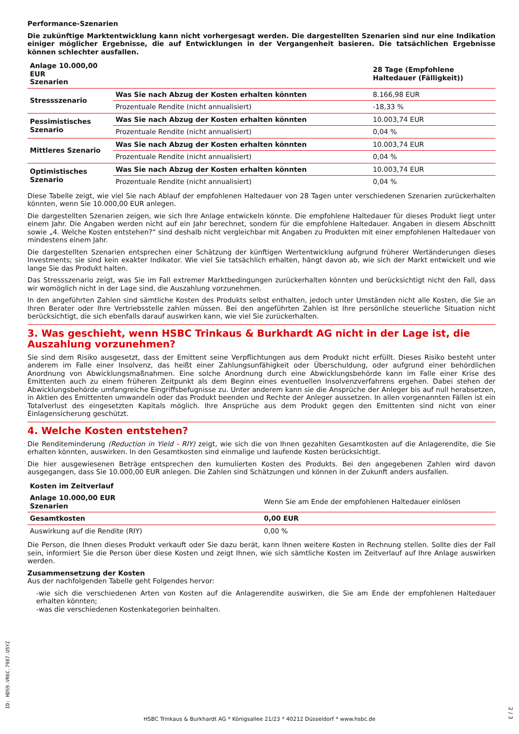Performance-Szenarien
Die zukünftige Marktentwicklung kann nicht vorhergesagt werden. Die dargestellten Szenarien sind nur eine Indikation einiger möglicher Ergebnisse, die auf Entwicklungen in der Vergangenheit basieren. Die tatsächlichen Ergebnisse können schlechter ausfallen.
| Anlage 10.000,00 EUR Szenarien | | 28 Tage (Empfohlene Haltedauer (Fälligkeit)) |
| --- | --- | --- |
| Stressszenario | Was Sie nach Abzug der Kosten erhalten könnten | 8.166,98 EUR |
| | Prozentuale Rendite (nicht annualisiert) | -18,33 % |
| Pessimistisches Szenario | Was Sie nach Abzug der Kosten erhalten könnten | 10.003,74 EUR |
| | Prozentuale Rendite (nicht annualisiert) | 0,04 % |
| Mittleres Szenario | Was Sie nach Abzug der Kosten erhalten könnten | 10.003,74 EUR |
| | Prozentuale Rendite (nicht annualisiert) | 0,04 % |
| Optimistisches Szenario | Was Sie nach Abzug der Kosten erhalten könnten | 10.003,74 EUR |
| | Prozentuale Rendite (nicht annualisiert) | 0,04 % |
Diese Tabelle zeigt, wie viel Sie nach Ablauf der empfohlenen Haltedauer von 28 Tagen unter verschiedenen Szenarien zurückerhalten könnten, wenn Sie 10.000,00 EUR anlegen.
Die dargestellten Szenarien zeigen, wie sich Ihre Anlage entwickeln könnte. Die empfohlene Haltedauer für dieses Produkt liegt unter einem Jahr. Die Angaben werden nicht auf ein Jahr berechnet, sondern für die empfohlene Haltedauer. Angaben in diesem Abschnitt sowie „4. Welche Kosten entstehen?“ sind deshalb nicht vergleichbar mit Angaben zu Produkten mit einer empfohlenen Haltedauer von mindestens einem Jahr.
Die dargestellten Szenarien entsprechen einer Schätzung der künftigen Wertentwicklung aufgrund früherer Wertänderungen dieses Investments; sie sind kein exakter Indikator. Wie viel Sie tatsächlich erhalten, hängt davon ab, wie sich der Markt entwickelt und wie lange Sie das Produkt halten.
Das Stressszenario zeigt, was Sie im Fall extremer Marktbedingungen zurückerhalten könnten und berücksichtigt nicht den Fall, dass wir womöglich nicht in der Lage sind, die Auszahlung vorzunehmen.
In den angeführten Zahlen sind sämtliche Kosten des Produkts selbst enthalten, jedoch unter Umständen nicht alle Kosten, die Sie an Ihren Berater oder Ihre Vertriebsstelle zahlen müssen. Bei den angeführten Zahlen ist Ihre persönliche steuerliche Situation nicht berücksichtigt, die sich ebenfalls darauf auswirken kann, wie viel Sie zurückerhalten.
3. Was geschieht, wenn HSBC Trinkaus & Burkhardt AG nicht in der Lage ist, die Auszahlung vorzunehmen?
Sie sind dem Risiko ausgesetzt, dass der Emittent seine Verpflichtungen aus dem Produkt nicht erfüllt. Dieses Risiko besteht unter anderem im Falle einer Insolvenz, das heißt einer Zahlungsunfähigkeit oder Überschuldung, oder aufgrund einer behördlichen Anordnung von Abwicklungsmaßnahmen. Eine solche Anordnung durch eine Abwicklungsbehörde kann im Falle einer Krise des Emittenten auch zu einem früheren Zeitpunkt als dem Beginn eines eventuellen Insolvenzverfahrens ergehen. Dabei stehen der Abwicklungsbehörde umfangreiche Eingriffsbefugnisse zu. Unter anderem kann sie die Ansprüche der Anleger bis auf null herabsetzen, in Aktien des Emittenten umwandeln oder das Produkt beenden und Rechte der Anleger aussetzen. In allen vorgenannten Fällen ist ein Totalverlust des eingesetzten Kapitals möglich. Ihre Ansprüche aus dem Produkt gegen den Emittenten sind nicht von einer Einlagensicherung geschützt.
4. Welche Kosten entstehen?
Die Renditeminderung (Reduction in Yield - RIY) zeigt, wie sich die von Ihnen gezahlten Gesamtkosten auf die Anlagerendite, die Sie erhalten könnten, auswirken. In den Gesamtkosten sind einmalige und laufende Kosten berücksichtigt.
Die hier ausgewiesenen Beträge entsprechen den kumulierten Kosten des Produkts. Bei den angegebenen Zahlen wird davon ausgegangen, dass Sie 10.000,00 EUR anlegen. Die Zahlen sind Schätzungen und können in der Zukunft anders ausfallen.
| Kosten im Zeitverlauf | |
| --- | --- |
| Anlage 10.000,00 EUR Szenarien | Wenn Sie am Ende der empfohlenen Haltedauer einlösen |
| Gesamtkosten | 0,00 EUR |
| Auswirkung auf die Rendite (RIY) | 0,00 % |
Die Person, die Ihnen dieses Produkt verkauft oder Sie dazu berät, kann Ihnen weitere Kosten in Rechnung stellen. Sollte dies der Fall sein, informiert Sie die Person über diese Kosten und zeigt Ihnen, wie sich sämtliche Kosten im Zeitverlauf auf Ihre Anlage auswirken werden.
Zusammensetzung der Kosten
Aus der nachfolgenden Tabelle geht Folgendes hervor:
-wie sich die verschiedenen Arten von Kosten auf die Anlagerendite auswirken, die Sie am Ende der empfohlenen Haltedauer erhalten könnten;
-was die verschiedenen Kostenkategorien beinhalten.
ID: HDS9.VR6C.7987.U5YZ
HSBC Trinkaus & Burkhardt AG * Königsallee 21/23 * 40212 Düsseldorf * www.hsbc.de
2 / 3